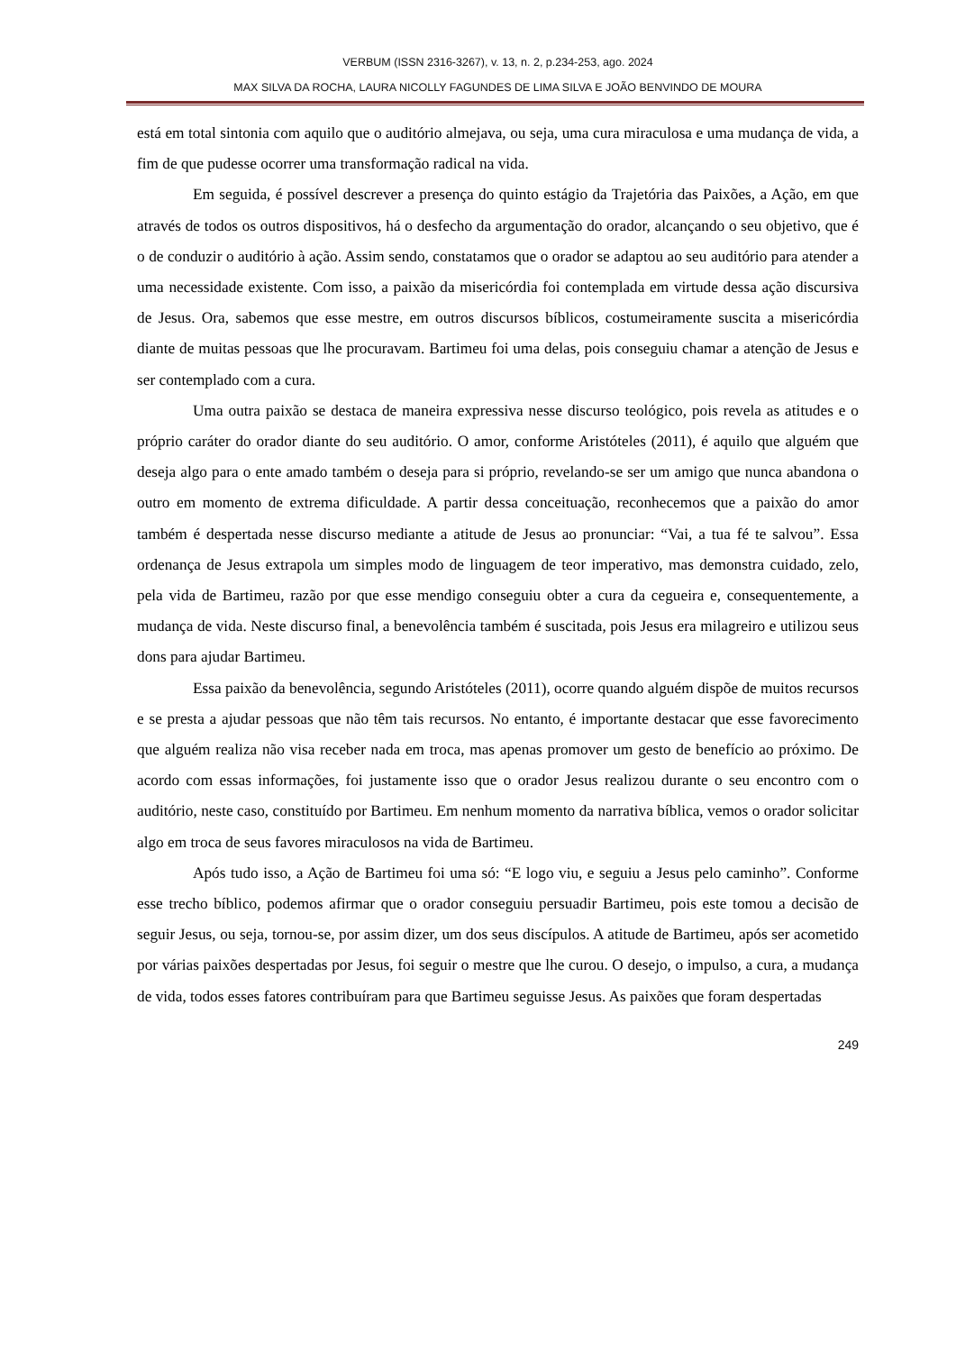VERBUM (ISSN 2316-3267), v. 13, n. 2, p.234-253, ago. 2024
MAX SILVA DA ROCHA, LAURA NICOLLY FAGUNDES DE LIMA SILVA E JOÃO BENVINDO DE MOURA
está em total sintonia com aquilo que o auditório almejava, ou seja, uma cura miraculosa e uma mudança de vida, a fim de que pudesse ocorrer uma transformação radical na vida.
Em seguida, é possível descrever a presença do quinto estágio da Trajetória das Paixões, a Ação, em que através de todos os outros dispositivos, há o desfecho da argumentação do orador, alcançando o seu objetivo, que é o de conduzir o auditório à ação. Assim sendo, constatamos que o orador se adaptou ao seu auditório para atender a uma necessidade existente. Com isso, a paixão da misericórdia foi contemplada em virtude dessa ação discursiva de Jesus. Ora, sabemos que esse mestre, em outros discursos bíblicos, costumeiramente suscita a misericórdia diante de muitas pessoas que lhe procuravam. Bartimeu foi uma delas, pois conseguiu chamar a atenção de Jesus e ser contemplado com a cura.
Uma outra paixão se destaca de maneira expressiva nesse discurso teológico, pois revela as atitudes e o próprio caráter do orador diante do seu auditório. O amor, conforme Aristóteles (2011), é aquilo que alguém que deseja algo para o ente amado também o deseja para si próprio, revelando-se ser um amigo que nunca abandona o outro em momento de extrema dificuldade. A partir dessa conceituação, reconhecemos que a paixão do amor também é despertada nesse discurso mediante a atitude de Jesus ao pronunciar: “Vai, a tua fé te salvou”. Essa ordenança de Jesus extrapola um simples modo de linguagem de teor imperativo, mas demonstra cuidado, zelo, pela vida de Bartimeu, razão por que esse mendigo conseguiu obter a cura da cegueira e, consequentemente, a mudança de vida. Neste discurso final, a benevolência também é suscitada, pois Jesus era milagreiro e utilizou seus dons para ajudar Bartimeu.
Essa paixão da benevolência, segundo Aristóteles (2011), ocorre quando alguém dispõe de muitos recursos e se presta a ajudar pessoas que não têm tais recursos. No entanto, é importante destacar que esse favorecimento que alguém realiza não visa receber nada em troca, mas apenas promover um gesto de benefício ao próximo. De acordo com essas informações, foi justamente isso que o orador Jesus realizou durante o seu encontro com o auditório, neste caso, constituído por Bartimeu. Em nenhum momento da narrativa bíblica, vemos o orador solicitar algo em troca de seus favores miraculosos na vida de Bartimeu.
Após tudo isso, a Ação de Bartimeu foi uma só: “E logo viu, e seguiu a Jesus pelo caminho”. Conforme esse trecho bíblico, podemos afirmar que o orador conseguiu persuadir Bartimeu, pois este tomou a decisão de seguir Jesus, ou seja, tornou-se, por assim dizer, um dos seus discípulos. A atitude de Bartimeu, após ser acometido por várias paixões despertadas por Jesus, foi seguir o mestre que lhe curou. O desejo, o impulso, a cura, a mudança de vida, todos esses fatores contribuíram para que Bartimeu seguisse Jesus. As paixões que foram despertadas
249